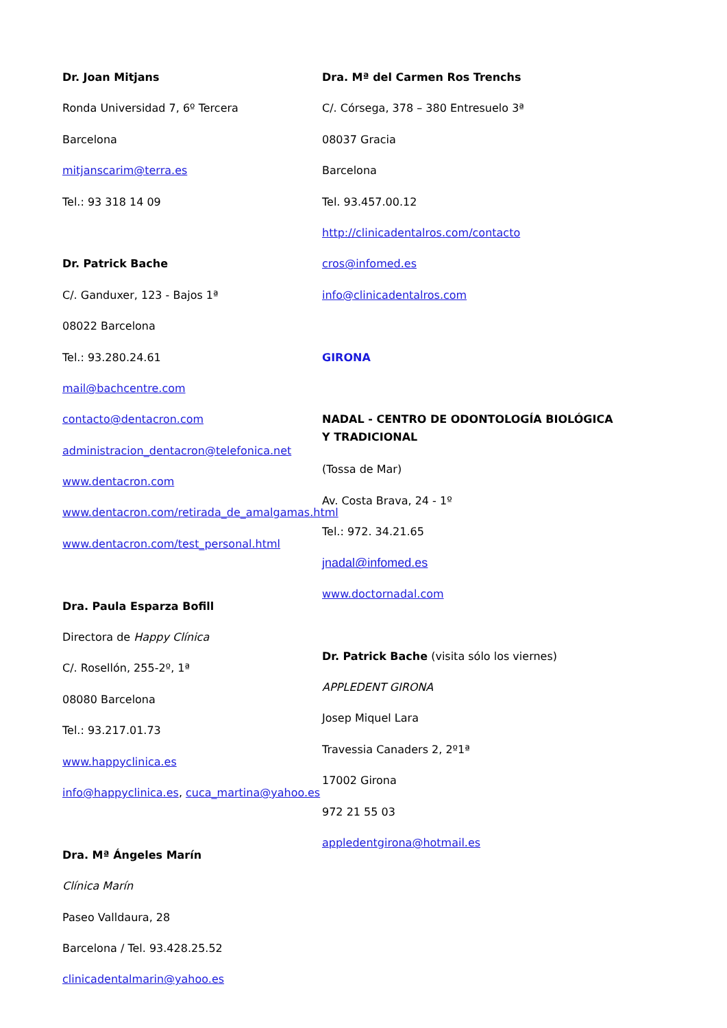Dr. Joan Mitjans
Ronda Universidad 7, 6º Tercera
Barcelona
mitjanscarim@terra.es
Tel.: 93 318 14 09
Dr. Patrick Bache
C/. Ganduxer, 123 - Bajos 1ª
08022 Barcelona
Tel.: 93.280.24.61
mail@bachcentre.com
contacto@dentacron.com
administracion_dentacron@telefonica.net
www.dentacron.com
www.dentacron.com/retirada_de_amalgamas.html
www.dentacron.com/test_personal.html
Dra. Paula Esparza Bofill
Directora de Happy Clínica
C/. Rosellón, 255-2º, 1ª
08080 Barcelona
Tel.: 93.217.01.73
www.happyclinica.es
info@happyclinica.es, cuca_martina@yahoo.es
Dra. Mª Ángeles Marín
Clínica Marín
Paseo Valldaura, 28
Barcelona / Tel. 93.428.25.52
clinicadentalmarin@yahoo.es
Dra. Mª del Carmen Ros Trenchs
C/. Córsega, 378 – 380 Entresuelo 3ª
08037 Gracia
Barcelona
Tel. 93.457.00.12
http://clinicadentalros.com/contacto
cros@infomed.es
info@clinicadentalros.com
GIRONA
NADAL - CENTRO DE ODONTOLOGÍA BIOLÓGICA
Y TRADICIONAL
(Tossa de Mar)
Av. Costa Brava, 24 - 1º
Tel.: 972. 34.21.65
jnadal@infomed.es
www.doctornadal.com
Dr. Patrick Bache (visita sólo los viernes)
APPLEDENT GIRONA
Josep Miquel Lara
Travessia Canaders 2, 2º1ª
17002 Girona
972 21 55 03
appledentgirona@hotmail.es